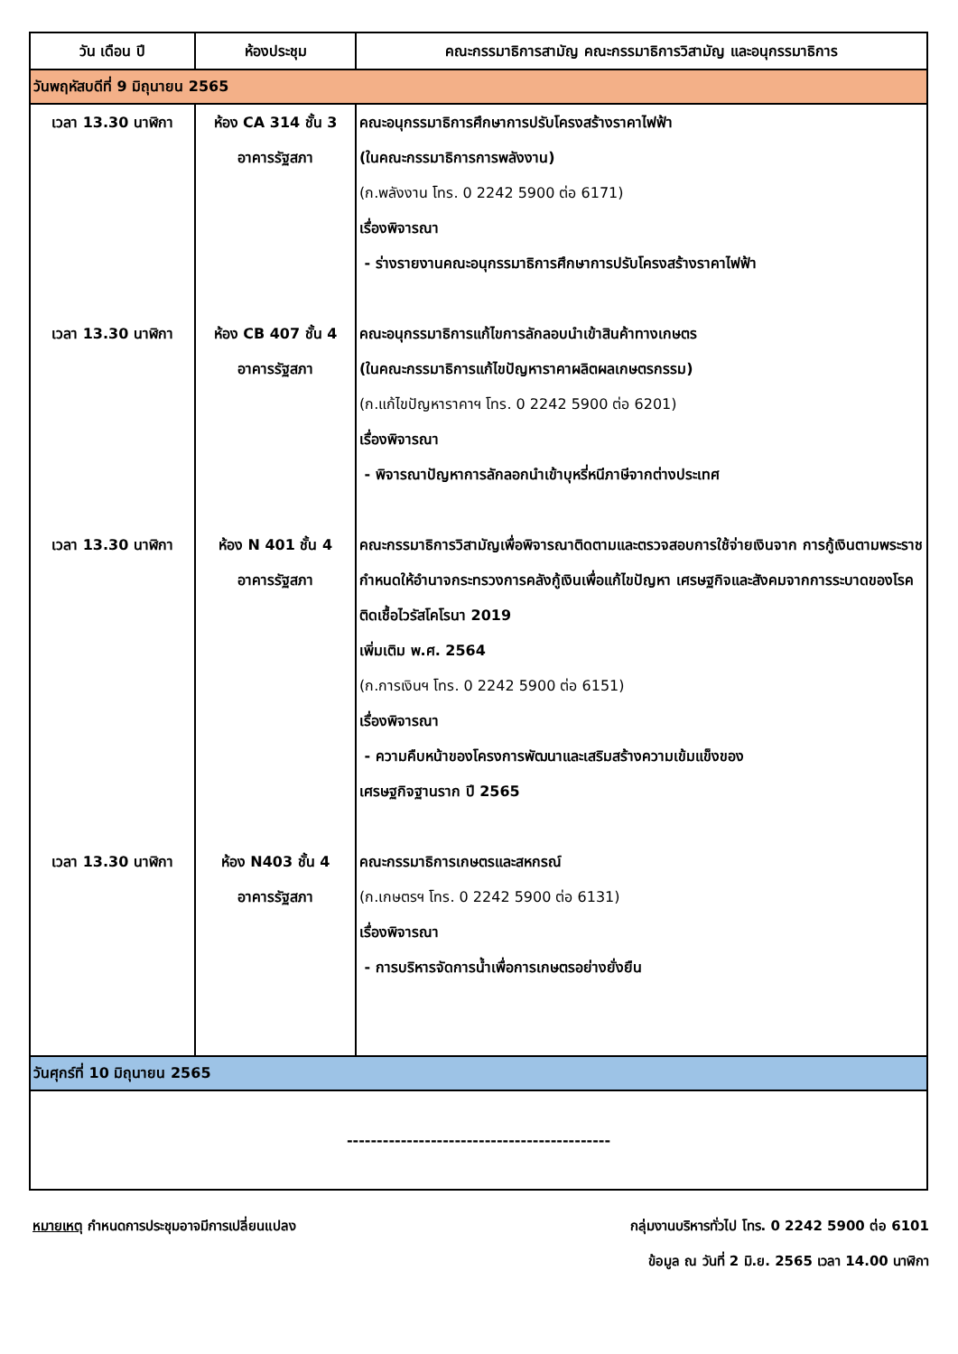| วัน เดือน ปี | ห้องประชุม | คณะกรรมาธิการสามัญ คณะกรรมาธิการวิสามัญ และอนุกรรมาธิการ |
| --- | --- | --- |
| วันพฤหัสบดีที่ 9 มิถุนายน 2565 | | |
| เวลา 13.30 นาฬิกา | ห้อง CA 314 ชั้น 3 อาคารรัฐสภา | คณะอนุกรรมาธิการศึกษาการปรับโครงสร้างราคาไฟฟ้า (ในคณะกรรมาธิการการพลังงาน) (ก.พลังงาน โทร. 0 2242 5900 ต่อ 6171) เรื่องพิจารณา - ร่างรายงานคณะอนุกรรมาธิการศึกษาการปรับโครงสร้างราคาไฟฟ้า |
| เวลา 13.30 นาฬิกา | ห้อง CB 407 ชั้น 4 อาคารรัฐสภา | คณะอนุกรรมาธิการแก้ไขการลักลอบนำเข้าสินค้าทางเกษตร (ในคณะกรรมาธิการแก้ไขปัญหาราคาผลิตผลเกษตรกรรม) (ก.แก้ไขปัญหาราคาฯ โทร. 0 2242 5900 ต่อ 6201) เรื่องพิจารณา - พิจารณาปัญหาการลักลอกนำเข้าบุหรี่หนีภาษีจากต่างประเทศ |
| เวลา 13.30 นาฬิกา | ห้อง N 401 ชั้น 4 อาคารรัฐสภา | คณะกรรมาธิการวิสามัญเพื่อพิจารณาติดตามและตรวจสอบการใช้จ่ายเงินจาก การกู้เงินตามพระราชกำหนดให้อำนาจกระทรวงการคลังกู้เงินเพื่อแก้ไขปัญหา เศรษฐกิจและสังคมจากการระบาดของโรคติดเชื้อไวรัสโคโรนา 2019 เพิ่มเติม พ.ศ. 2564 (ก.การเงินฯ โทร. 0 2242 5900 ต่อ 6151) เรื่องพิจารณา - ความคืบหน้าของโครงการพัฒนาและเสริมสร้างความเข้มแข็งของ เศรษฐกิจฐานราก ปี 2565 |
| เวลา 13.30 นาฬิกา | ห้อง N403 ชั้น 4 อาคารรัฐสภา | คณะกรรมาธิการเกษตรและสหกรณ์ (ก.เกษตรฯ โทร. 0 2242 5900 ต่อ 6131) เรื่องพิจารณา - การบริหารจัดการน้ำเพื่อการเกษตรอย่างยั่งยืน |
| วันศุกร์ที่ 10 มิถุนายน 2565 | | |
| -------------------------------------------- | | |
หมายเหตุ กำหนดการประชุมอาจมีการเปลี่ยนแปลง
กลุ่มงานบริหารทั่วไป โทร. 0 2242 5900 ต่อ 6101
ข้อมูล ณ วันที่ 2 มิ.ย. 2565 เวลา 14.00 นาฬิกา